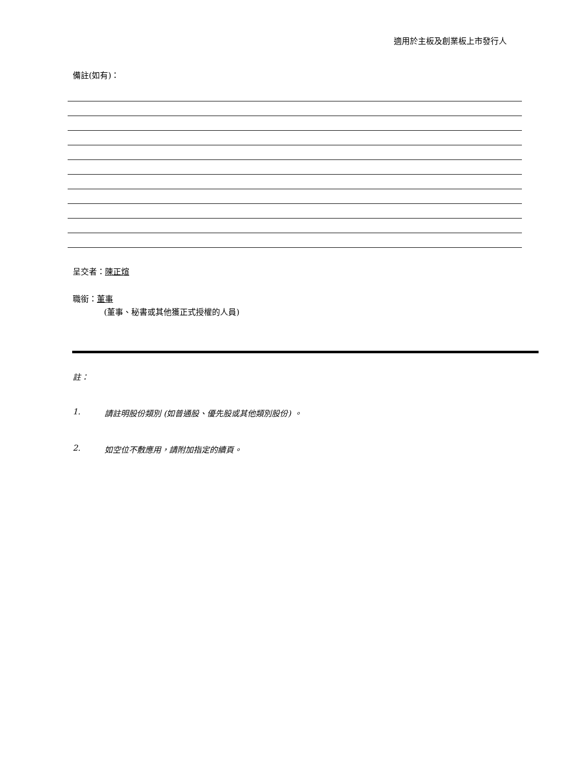適用於主板及創業板上市發行人
備註(如有)：
呈交者：陳正煊
職銜：董事
(董事、秘書或其他獲正式授權的人員)
註：
1. 請註明股份類別 (如普通股、優先股或其他類別股份) 。
2. 如空位不敷應用，請附加指定的續頁。